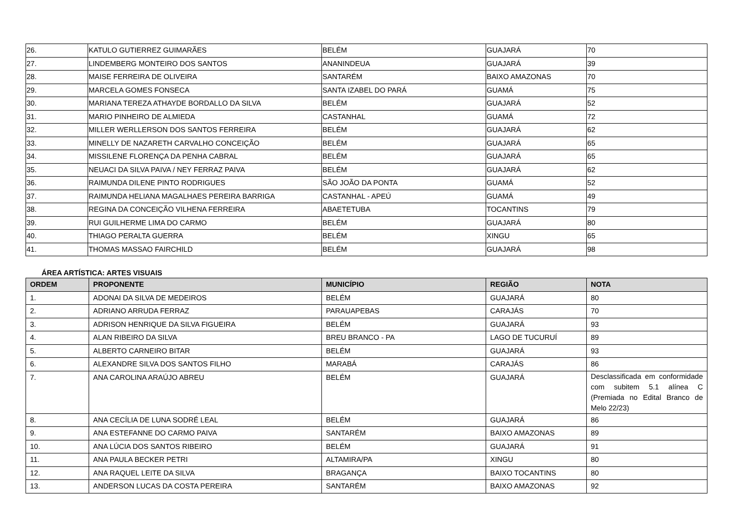| 26. | KATULO GUTIERREZ GUIMARÃES | BELÉM | GUAJARÁ | 70 |
| 27. | LINDEMBERG MONTEIRO DOS SANTOS | ANANINDEUA | GUAJARÁ | 39 |
| 28. | MAISE FERREIRA DE OLIVEIRA | SANTARÉM | BAIXO AMAZONAS | 70 |
| 29. | MARCELA GOMES FONSECA | SANTA IZABEL DO PARÁ | GUAMÁ | 75 |
| 30. | MARIANA TEREZA ATHAYDE BORDALLO DA SILVA | BELÉM | GUAJARÁ | 52 |
| 31. | MARIO PINHEIRO DE ALMIEDA | CASTANHAL | GUAMÁ | 72 |
| 32. | MILLER WERLLERSON DOS SANTOS FERREIRA | BELÉM | GUAJARÁ | 62 |
| 33. | MINELLY DE NAZARETH CARVALHO CONCEIÇÃO | BELÉM | GUAJARÁ | 65 |
| 34. | MISSILENE FLORENÇA DA PENHA CABRAL | BELÉM | GUAJARÁ | 65 |
| 35. | NEUACI DA SILVA PAIVA / NEY FERRAZ PAIVA | BELÉM | GUAJARÁ | 62 |
| 36. | RAIMUNDA DILENE PINTO RODRIGUES | SÃO JOÃO DA PONTA | GUAMÁ | 52 |
| 37. | RAIMUNDA HELIANA MAGALHAES PEREIRA BARRIGA | CASTANHAL - APEÚ | GUAMÁ | 49 |
| 38. | REGINA DA CONCEIÇÃO VILHENA FERREIRA | ABAETETUBA | TOCANTINS | 79 |
| 39. | RUI GUILHERME LIMA DO CARMO | BELÉM | GUAJARÁ | 80 |
| 40. | THIAGO PERALTA GUERRA | BELÉM | XINGU | 65 |
| 41. | THOMAS MASSAO FAIRCHILD | BELÉM | GUAJARÁ | 98 |
ÁREA ARTÍSTICA: ARTES VISUAIS
| ORDEM | PROPONENTE | MUNICÍPIO | REGIÃO | NOTA |
| --- | --- | --- | --- | --- |
| 1. | ADONAI DA SILVA DE MEDEIROS | BELÉM | GUAJARÁ | 80 |
| 2. | ADRIANO ARRUDA FERRAZ | PARAUAPEBAS | CARAJÁS | 70 |
| 3. | ADRISON HENRIQUE DA SILVA FIGUEIRA | BELÉM | GUAJARÁ | 93 |
| 4. | ALAN RIBEIRO DA SILVA | BREU BRANCO - PA | LAGO DE TUCURUÍ | 89 |
| 5. | ALBERTO CARNEIRO BITAR | BELÉM | GUAJARÁ | 93 |
| 6. | ALEXANDRE SILVA DOS SANTOS FILHO | MARABÁ | CARAJÁS | 86 |
| 7. | ANA CAROLINA ARAÚJO ABREU | BELÉM | GUAJARÁ | Desclassificada em conformidade com subitem 5.1 alínea C (Premiada no Edital Branco de Melo 22/23) |
| 8. | ANA CECÍLIA DE LUNA SODRÉ LEAL | BELÉM | GUAJARÁ | 86 |
| 9. | ANA ESTEFANNE DO CARMO PAIVA | SANTARÉM | BAIXO AMAZONAS | 89 |
| 10. | ANA LÚCIA DOS SANTOS RIBEIRO | BELÉM | GUAJARÁ | 91 |
| 11. | ANA PAULA BECKER PETRI | ALTAMIRA/PA | XINGU | 80 |
| 12. | ANA RAQUEL LEITE DA SILVA | BRAGANÇA | BAIXO TOCANTINS | 80 |
| 13. | ANDERSON LUCAS DA COSTA PEREIRA | SANTARÉM | BAIXO AMAZONAS | 92 |